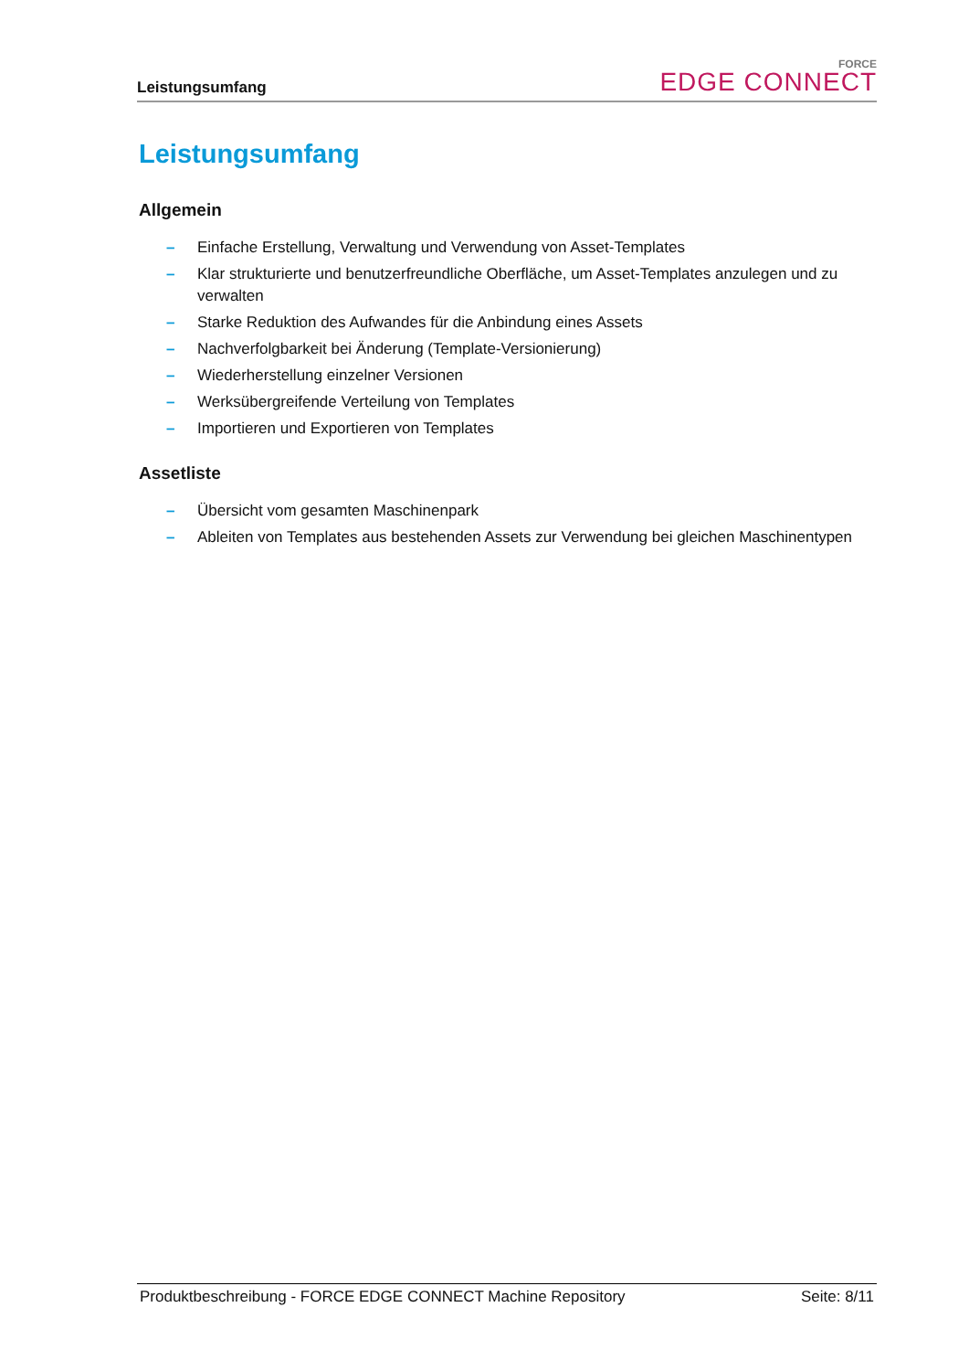Leistungsumfang
FORCE
EDGE CONNECT
Leistungsumfang
Allgemein
– Einfache Erstellung, Verwaltung und Verwendung von Asset-Templates
– Klar strukturierte und benutzerfreundliche Oberfläche, um Asset-Templates anzulegen und zu verwalten
– Starke Reduktion des Aufwandes für die Anbindung eines Assets
– Nachverfolgbarkeit bei Änderung (Template-Versionierung)
– Wiederherstellung einzelner Versionen
– Werksübergreifende Verteilung von Templates
– Importieren und Exportieren von Templates
Assetliste
– Übersicht vom gesamten Maschinenpark
– Ableiten von Templates aus bestehenden Assets zur Verwendung bei gleichen Maschinentypen
Produktbeschreibung - FORCE EDGE CONNECT Machine Repository Seite: 8/11